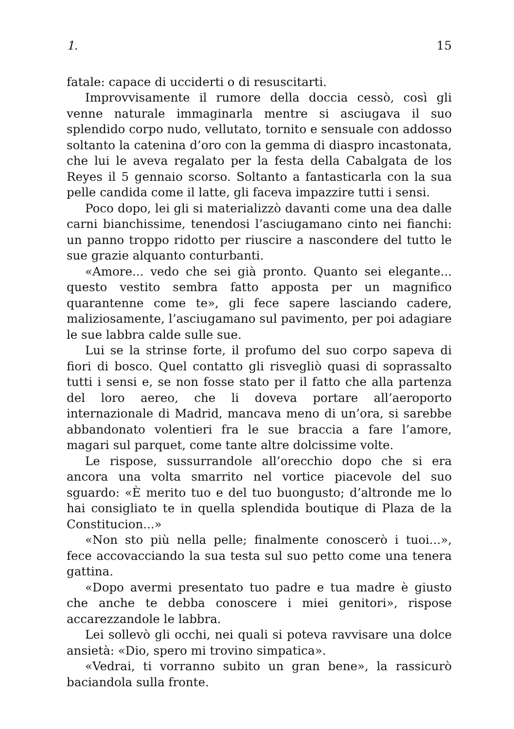1. 15
fatale: capace di ucciderti o di resuscitarti.
Improvvisamente il rumore della doccia cessò, così gli venne naturale immaginarla mentre si asciugava il suo splendido corpo nudo, vellutato, tornito e sensuale con addosso soltanto la catenina d’oro con la gemma di diaspro incastonata, che lui le aveva regalato per la festa della Cabalgata de los Reyes il 5 gennaio scorso. Soltanto a fantasticarla con la sua pelle candida come il latte, gli faceva impazzire tutti i sensi.
Poco dopo, lei gli si materializzò davanti come una dea dalle carni bianchissime, tenendosi l’asciugamano cinto nei fianchi: un panno troppo ridotto per riuscire a nascondere del tutto le sue grazie alquanto conturbanti.
«Amore... vedo che sei già pronto. Quanto sei elegante... questo vestito sembra fatto apposta per un magnifico quarantenne come te», gli fece sapere lasciando cadere, maliziosamente, l’asciugamano sul pavimento, per poi adagiare le sue labbra calde sulle sue.
Lui se la strinse forte, il profumo del suo corpo sapeva di fiori di bosco. Quel contatto gli risvegliò quasi di soprassalto tutti i sensi e, se non fosse stato per il fatto che alla partenza del loro aereo, che li doveva portare all’aeroporto internazionale di Madrid, mancava meno di un’ora, si sarebbe abbandonato volentieri fra le sue braccia a fare l’amore, magari sul parquet, come tante altre dolcissime volte.
Le rispose, sussurrandole all’orecchio dopo che si era ancora una volta smarrito nel vortice piacevole del suo sguardo: «È merito tuo e del tuo buongusto; d’altronde me lo hai consigliato te in quella splendida boutique di Plaza de la Constitucion...»
«Non sto più nella pelle; finalmente conoscerò i tuoi...», fece accovacciando la sua testa sul suo petto come una tenera gattina.
«Dopo avermi presentato tuo padre e tua madre è giusto che anche te debba conoscere i miei genitori», rispose accarezzandole le labbra.
Lei sollevò gli occhi, nei quali si poteva ravvisare una dolce ansietà: «Dio, spero mi trovino simpatica».
«Vedrai, ti vorranno subito un gran bene», la rassicurò baciandola sulla fronte.